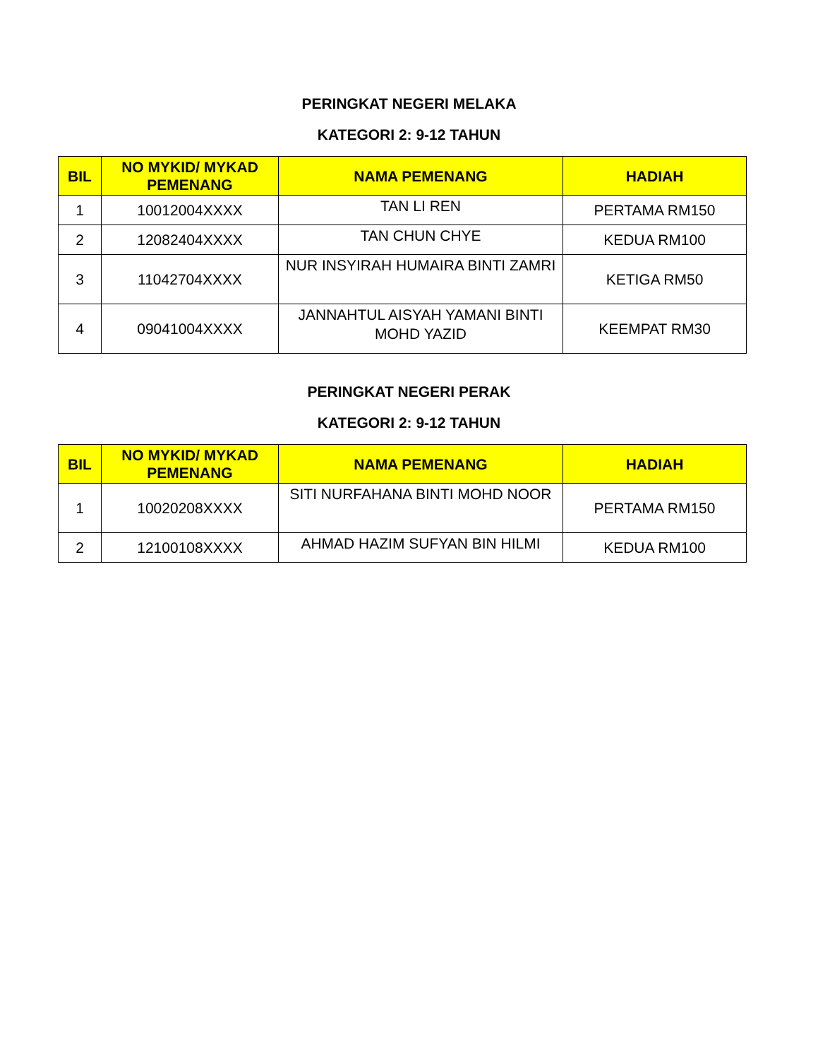PERINGKAT NEGERI MELAKA
KATEGORI 2: 9-12 TAHUN
| BIL | NO MYKID/ MYKAD PEMENANG | NAMA PEMENANG | HADIAH |
| --- | --- | --- | --- |
| 1 | 10012004XXXX | TAN LI REN | PERTAMA RM150 |
| 2 | 12082404XXXX | TAN CHUN CHYE | KEDUA RM100 |
| 3 | 11042704XXXX | NUR INSYIRAH HUMAIRA BINTI ZAMRI | KETIGA RM50 |
| 4 | 09041004XXXX | JANNAHTUL AISYAH YAMANI BINTI MOHD YAZID | KEEMPAT RM30 |
PERINGKAT NEGERI PERAK
KATEGORI 2: 9-12 TAHUN
| BIL | NO MYKID/ MYKAD PEMENANG | NAMA PEMENANG | HADIAH |
| --- | --- | --- | --- |
| 1 | 10020208XXXX | SITI NURFAHANA BINTI MOHD NOOR | PERTAMA RM150 |
| 2 | 12100108XXXX | AHMAD HAZIM SUFYAN BIN HILMI | KEDUA RM100 |